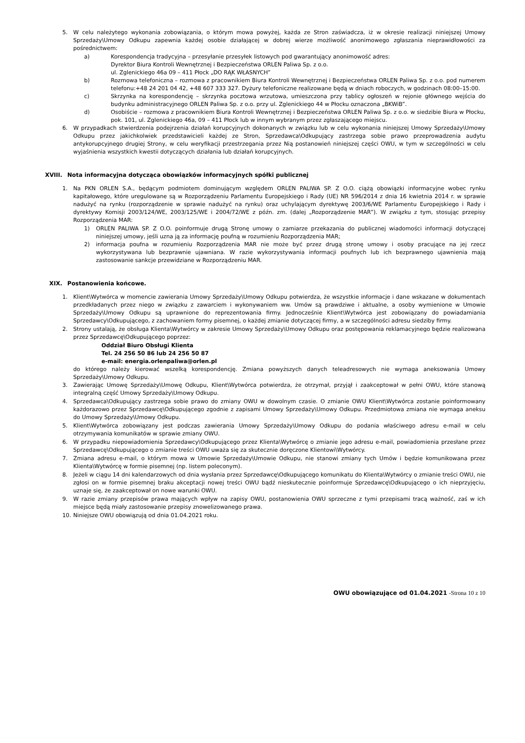5. W celu należytego wykonania zobowiązania, o którym mowa powyżej, każda ze Stron zaświadcza, iż w okresie realizacji niniejszej Umowy Sprzedaży\Umowy Odkupu zapewnia każdej osobie działającej w dobrej wierze możliwość anonimowego zgłaszania nieprawidłowości za pośrednictwem:
a) Korespondencja tradycyjna – przesyłanie przesyłek listowych pod gwarantujący anonimowość adres:
Dyrektor Biura Kontroli Wewnętrznej i Bezpieczeństwa ORLEN Paliwa Sp. z o.o.
ul. Zglenickiego 46a 09 – 411 Płock „DO RĄK WŁASNYCH”
b) Rozmowa telefoniczna – rozmowa z pracownikiem Biura Kontroli Wewnętrznej i Bezpieczeństwa ORLEN Paliwa Sp. z o.o. pod numerem telefonu:+48 24 201 04 42, +48 607 333 327. Dyżury telefoniczne realizowane będą w dniach roboczych, w godzinach 08:00–15:00.
c) Skrzynka na korespondencję – skrzynka pocztowa wrzutowa, umieszczona przy tablicy ogłoszeń w rejonie głównego wejścia do budynku administracyjnego ORLEN Paliwa Sp. z o.o. przy ul. Zglenickiego 44 w Płocku oznaczona „BKWiB”.
d) Osobiście – rozmowa z pracownikiem Biura Kontroli Wewnętrznej i Bezpieczeństwa ORLEN Paliwa Sp. z o.o. w siedzibie Biura w Płocku, pok. 101, ul. Zglenickiego 46a, 09 – 411 Płock lub w innym wybranym przez zgłaszającego miejscu.
6. W przypadkach stwierdzenia podejrzenia działań korupcyjnych dokonanych w związku lub w celu wykonania niniejszej Umowy Sprzedaży\Umowy Odkupu przez jakichkolwiek przedstawicieli każdej ze Stron, Sprzedawca\Odkupujący zastrzega sobie prawo przeprowadzenia audytu antykorupcyjnego drugiej Strony, w celu weryfikacji przestrzegania przez Nią postanowień niniejszej części OWU, w tym w szczególności w celu wyjaśnienia wszystkich kwestii dotyczących działania lub działań korupcyjnych.
XVIII. Nota informacyjna dotycząca obowiązków informacyjnych spółki publicznej
1. Na PKN ORLEN S.A., będącym podmiotem dominującym względem ORLEN PALIWA SP. Z O.O. ciążą obowiązki informacyjne wobec rynku kapitałowego, które uregulowane są w Rozporządzeniu Parlamentu Europejskiego i Rady (UE) NR 596/2014 z dnia 16 kwietnia 2014 r. w sprawie nadużyć na rynku (rozporządzenie w sprawie nadużyć na rynku) oraz uchylającym dyrektywę 2003/6/WE Parlamentu Europejskiego i Rady i dyrektywy Komisji 2003/124/WE, 2003/125/WE i 2004/72/WE z późn. zm. (dalej „Rozporządzenie MAR”). W związku z tym, stosując przepisy Rozporządzenia MAR:
1) ORLEN PALIWA SP. Z O.O. poinformuje drugą Stronę umowy o zamiarze przekazania do publicznej wiadomości informacji dotyczącej niniejszej umowy, jeśli uzna ją za informację poufną w rozumieniu Rozporządzenia MAR;
2) informacja poufna w rozumieniu Rozporządzenia MAR nie może być przez drugą stronę umowy i osoby pracujące na jej rzecz wykorzystywana lub bezprawnie ujawniana. W razie wykorzystywania informacji poufnych lub ich bezprawnego ujawnienia mają zastosowanie sankcje przewidziane w Rozporządzeniu MAR.
XIX. Postanowienia końcowe.
1. Klient\Wytwórca w momencie zawierania Umowy Sprzedaży\Umowy Odkupu potwierdza, że wszystkie informacje i dane wskazane w dokumentach przedkładanych przez niego w związku z zawarciem i wykonywaniem ww. Umów są prawdziwe i aktualne, a osoby wymienione w Umowie Sprzedaży\Umowy Odkupu są uprawnione do reprezentowania firmy. Jednocześnie Klient\Wytwórca jest zobowiązany do powiadamiania Sprzedawcy\Odkupującego, z zachowaniem formy pisemnej, o każdej zmianie dotyczącej firmy, a w szczególności adresu siedziby firmy.
2. Strony ustalają, że obsługa Klienta\Wytwórcy w zakresie Umowy Sprzedaży\Umowy Odkupu oraz postępowania reklamacyjnego będzie realizowana przez Sprzedawcę\Odkupującego poprzez:
Oddział Biuro Obsługi Klienta
Tel. 24 256 50 86 lub 24 256 50 87
e-mail: energia.orlenpaliwa@orlen.pl
do którego należy kierować wszelką korespondencję. Zmiana powyższych danych teleadresowych nie wymaga aneksowania Umowy Sprzedaży\Umowy Odkupu.
3. Zawierając Umowę Sprzedaży\Umowę Odkupu, Klient\Wytwórca potwierdza, że otrzymał, przyjął i zaakceptował w pełni OWU, które stanową integralną część Umowy Sprzedaży\Umowy Odkupu.
4. Sprzedawca\Odkupujący zastrzega sobie prawo do zmiany OWU w dowolnym czasie. O zmianie OWU Klient\Wytwórca zostanie poinformowany każdorazowo przez Sprzedawcę\Odkupującego zgodnie z zapisami Umowy Sprzedaży\Umowy Odkupu. Przedmiotowa zmiana nie wymaga aneksu do Umowy Sprzedaży\Umowy Odkupu.
5. Klient\Wytwórca zobowiązany jest podczas zawierania Umowy Sprzedaży\Umowy Odkupu do podania właściwego adresu e-mail w celu otrzymywania komunikatów w sprawie zmiany OWU.
6. W przypadku niepowiadomienia Sprzedawcy\Odkupującego przez Klienta\Wytwórcę o zmianie jego adresu e-mail, powiadomienia przesłane przez Sprzedawcę\Odkupującego o zmianie treści OWU uważa się za skutecznie doręczone Klientowi\Wytwórcy.
7. Zmiana adresu e-mail, o którym mowa w Umowie Sprzedaży\Umowie Odkupu, nie stanowi zmiany tych Umów i będzie komunikowana przez Klienta\Wytwórcę w formie pisemnej (np. listem poleconym).
8. Jeżeli w ciągu 14 dni kalendarzowych od dnia wysłania przez Sprzedawcę\Odkupującego komunikatu do Klienta\Wytwórcy o zmianie treści OWU, nie zgłosi on w formie pisemnej braku akceptacji nowej treści OWU bądź nieskutecznie poinformuje Sprzedawcę\Odkupującego o ich nieprzyjęciu, uznaje się, że zaakceptował on nowe warunki OWU.
9. W razie zmiany przepisów prawa mających wpływ na zapisy OWU, postanowienia OWU sprzeczne z tymi przepisami tracą ważność, zaś w ich miejsce będą miały zastosowanie przepisy znowelizowanego prawa.
10. Niniejsze OWU obowiązują od dnia 01.04.2021 roku.
OWU obowiązujące od 01.04.2021 -Strona 10 z 10